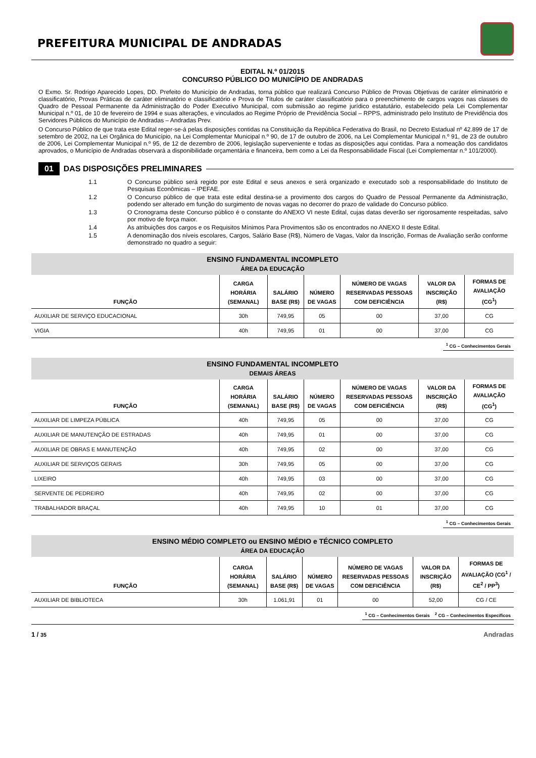PREFEITURA MUNICIPAL DE ANDRADAS
EDITAL N.º 01/2015
CONCURSO PÚBLICO DO MUNICÍPIO DE ANDRADAS
O Exmo. Sr. Rodrigo Aparecido Lopes, DD. Prefeito do Município de Andradas, torna público que realizará Concurso Público de Provas Objetivas de caráter eliminatório e classificatório, Provas Práticas de caráter eliminatório e classificatório e Prova de Títulos de caráter classificatório para o preenchimento de cargos vagos nas classes do Quadro de Pessoal Permanente da Administração do Poder Executivo Municipal, com submissão ao regime jurídico estatutário, estabelecido pela Lei Complementar Municipal n.º 01, de 10 de fevereiro de 1994 e suas alterações, e vinculados ao Regime Próprio de Previdência Social – RPPS, administrado pelo Instituto de Previdência dos Servidores Públicos do Município de Andradas – Andradas Prev.
O Concurso Público de que trata este Edital reger-se-á pelas disposições contidas na Constituição da República Federativa do Brasil, no Decreto Estadual nº 42.899 de 17 de setembro de 2002, na Lei Orgânica do Município, na Lei Complementar Municipal n.º 90, de 17 de outubro de 2006, na Lei Complementar Municipal n.º 91, de 23 de outubro de 2006, Lei Complementar Municipal n.º 95, de 12 de dezembro de 2006, legislação superveniente e todas as disposições aqui contidas. Para a nomeação dos candidatos aprovados, o Município de Andradas observará a disponibilidade orçamentária e financeira, bem como a Lei da Responsabilidade Fiscal (Lei Complementar n.º 101/2000).
01
DAS DISPOSIÇÕES PRELIMINARES
1.1 O Concurso público será regido por este Edital e seus anexos e será organizado e executado sob a responsabilidade do Instituto de Pesquisas Econômicas – IPEFAE.
1.2 O Concurso público de que trata este edital destina-se a provimento dos cargos do Quadro de Pessoal Permanente da Administração, podendo ser alterado em função do surgimento de novas vagas no decorrer do prazo de validade do Concurso público.
1.3 O Cronograma deste Concurso público é o constante do ANEXO VI neste Edital, cujas datas deverão ser rigorosamente respeitadas, salvo por motivo de força maior.
1.4 As atribuições dos cargos e os Requisitos Mínimos Para Provimentos são os encontrados no ANEXO II deste Edital.
1.5 A denominação dos níveis escolares, Cargos, Salário Base (R$), Número de Vagas, Valor da Inscrição, Formas de Avaliação serão conforme demonstrado no quadro a seguir:
| ENSINO FUNDAMENTAL INCOMPLETO ÁREA DA EDUCAÇÃO | | | | | | |
| --- | --- | --- | --- | --- | --- | --- |
| FUNÇÃO | CARGA HORÁRIA (SEMANAL) | SALÁRIO BASE (R$) | NÚMERO DE VAGAS | NÚMERO DE VAGAS RESERVADAS PESSOAS COM DEFICIÊNCIA | VALOR DA INSCRIÇÃO (R$) | FORMAS DE AVALIAÇÃO (CG<sup>1</sup>) |
| AUXILIAR DE SERVIÇO EDUCACIONAL | 30h | 749,95 | 05 | 00 | 37,00 | CG |
| VIGIA | 40h | 749,95 | 01 | 00 | 37,00 | CG |
<sup>1</sup> CG – Conhecimentos Gerais
| ENSINO FUNDAMENTAL INCOMPLETO DEMAIS ÁREAS | | | | | | |
| --- | --- | --- | --- | --- | --- | --- |
| FUNÇÃO | CARGA HORÁRIA (SEMANAL) | SALÁRIO BASE (R$) | NÚMERO DE VAGAS | NÚMERO DE VAGAS RESERVADAS PESSOAS COM DEFICIÊNCIA | VALOR DA INSCRIÇÃO (R$) | FORMAS DE AVALIAÇÃO (CG<sup>1</sup>) |
| AUXILIAR DE LIMPEZA PÚBLICA | 40h | 749,95 | 05 | 00 | 37,00 | CG |
| AUXILIAR DE MANUTENÇÃO DE ESTRADAS | 40h | 749,95 | 01 | 00 | 37,00 | CG |
| AUXILIAR DE OBRAS E MANUTENÇÃO | 40h | 749,95 | 02 | 00 | 37,00 | CG |
| AUXILIAR DE SERVIÇOS GERAIS | 30h | 749,95 | 05 | 00 | 37,00 | CG |
| LIXEIRO | 40h | 749,95 | 03 | 00 | 37,00 | CG |
| SERVENTE DE PEDREIRO | 40h | 749,95 | 02 | 00 | 37,00 | CG |
| TRABALHADOR BRAÇAL | 40h | 749,95 | 10 | 01 | 37,00 | CG |
<sup>1</sup> CG – Conhecimentos Gerais
| ENSINO MÉDIO COMPLETO ou ENSINO MÉDIO e TÉCNICO COMPLETO ÁREA DA EDUCAÇÃO | | | | | | |
| --- | --- | --- | --- | --- | --- | --- |
| FUNÇÃO | CARGA HORÁRIA (SEMANAL) | SALÁRIO BASE (R$) | NÚMERO DE VAGAS | NÚMERO DE VAGAS RESERVADAS PESSOAS COM DEFICIÊNCIA | VALOR DA INSCRIÇÃO (R$) | FORMAS DE AVALIAÇÃO (CG<sup>1</sup> / CE<sup>2</sup> / PP<sup>3</sup>) |
| AUXILIAR DE BIBLIOTECA | 30h | 1.061,91 | 01 | 00 | 52,00 | CG / CE |
<sup>1</sup> CG – Conhecimentos Gerais <sup>2</sup> CG – Conhecimentos Específicos
1 / 35 Andradas